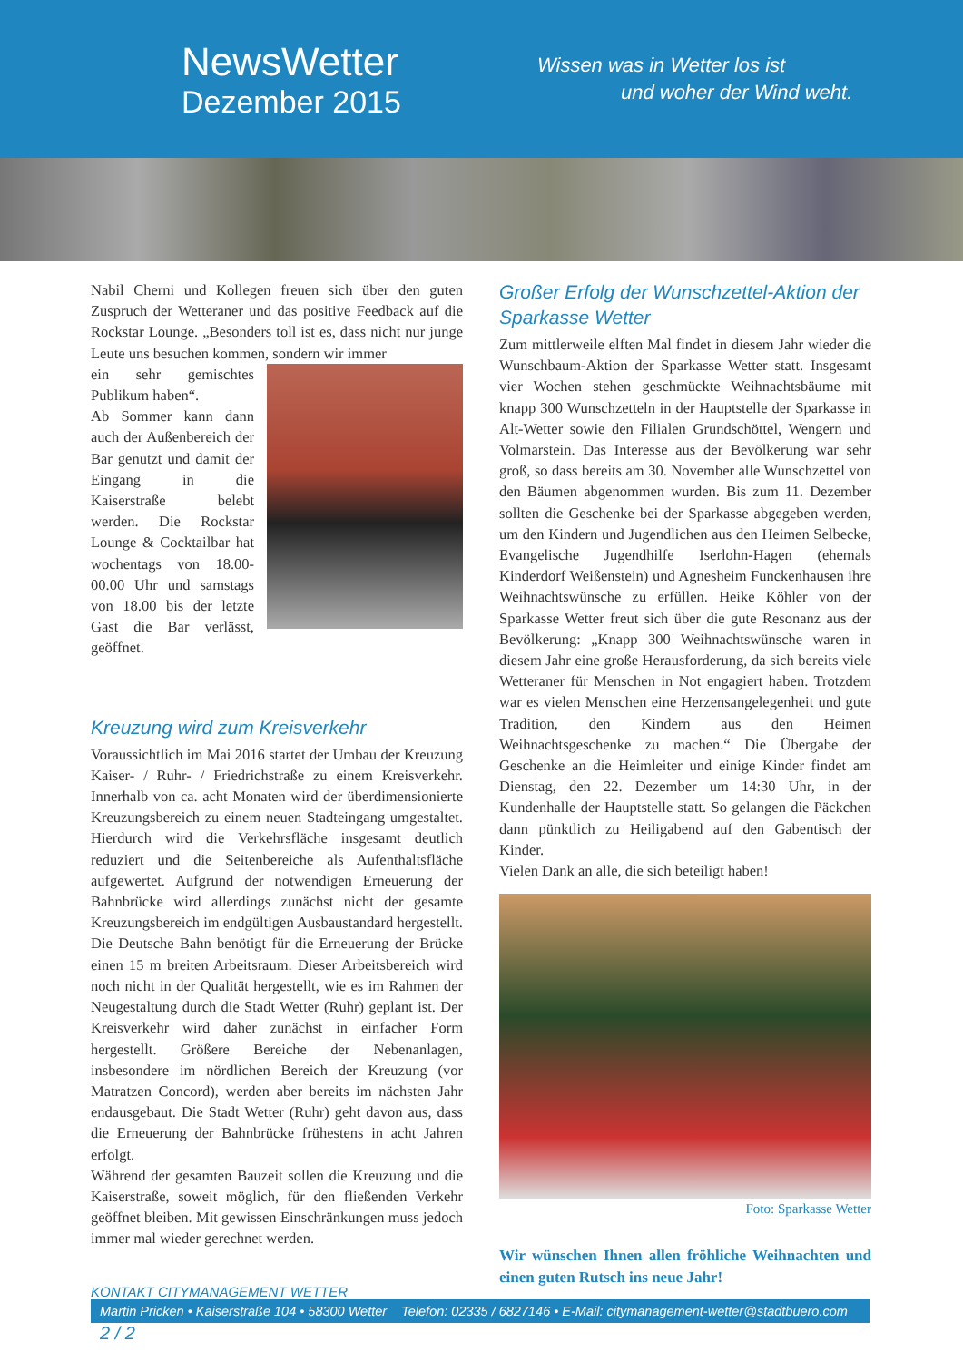NewsWetter
Dezember 2015
Wissen was in Wetter los ist
und woher der Wind weht.
Nabil Cherni und Kollegen freuen sich über den guten Zuspruch der Wetteraner und das positive Feedback auf die Rockstar Lounge. „Besonders toll ist es, dass nicht nur junge Leute uns besuchen kommen, sondern wir immer
ein sehr gemischtes Publikum haben“.
Ab Sommer kann dann auch der Außenbereich der Bar genutzt und damit der Eingang in die Kaiserstraße belebt werden. Die Rockstar Lounge & Cocktailbar hat wochentags von 18.00-00.00 Uhr und samstags von 18.00 bis der letzte Gast die Bar verlässt, geöffnet.
Kreuzung wird zum Kreisverkehr
Voraussichtlich im Mai 2016 startet der Umbau der Kreuzung Kaiser- / Ruhr- / Friedrichstraße zu einem Kreisverkehr. Innerhalb von ca. acht Monaten wird der überdimensionierte Kreuzungsbereich zu einem neuen Stadteingang umgestaltet. Hierdurch wird die Verkehrsfläche insgesamt deutlich reduziert und die Seitenbereiche als Aufenthaltsfläche aufgewertet. Aufgrund der notwendigen Erneuerung der Bahnbrücke wird allerdings zunächst nicht der gesamte Kreuzungsbereich im endgültigen Ausbaustandard hergestellt. Die Deutsche Bahn benötigt für die Erneuerung der Brücke einen 15 m breiten Arbeitsraum. Dieser Arbeitsbereich wird noch nicht in der Qualität hergestellt, wie es im Rahmen der Neugestaltung durch die Stadt Wetter (Ruhr) geplant ist. Der Kreisverkehr wird daher zunächst in einfacher Form hergestellt. Größere Bereiche der Nebenanlagen, insbesondere im nördlichen Bereich der Kreuzung (vor Matratzen Concord), werden aber bereits im nächsten Jahr endausgebaut. Die Stadt Wetter (Ruhr) geht davon aus, dass die Erneuerung der Bahnbrücke frühestens in acht Jahren erfolgt.
Während der gesamten Bauzeit sollen die Kreuzung und die Kaiserstraße, soweit möglich, für den fließenden Verkehr geöffnet bleiben. Mit gewissen Einschränkungen muss jedoch immer mal wieder gerechnet werden.
Großer Erfolg der Wunschzettel-Aktion der Sparkasse Wetter
Zum mittlerweile elften Mal findet in diesem Jahr wieder die Wunschbaum-Aktion der Sparkasse Wetter statt. Insgesamt vier Wochen stehen geschmückte Weihnachtsbäume mit knapp 300 Wunschzetteln in der Hauptstelle der Sparkasse in Alt-Wetter sowie den Filialen Grundschöttel, Wengern und Volmarstein. Das Interesse aus der Bevölkerung war sehr groß, so dass bereits am 30. November alle Wunschzettel von den Bäumen abgenommen wurden. Bis zum 11. Dezember sollten die Geschenke bei der Sparkasse abgegeben werden, um den Kindern und Jugendlichen aus den Heimen Selbecke, Evangelische Jugendhilfe Iserlohn-Hagen (ehemals Kinderdorf Weißenstein) und Agnesheim Funckenhausen ihre Weihnachtswünsche zu erfüllen. Heike Köhler von der Sparkasse Wetter freut sich über die gute Resonanz aus der Bevölkerung: „Knapp 300 Weihnachtswünsche waren in diesem Jahr eine große Herausforderung, da sich bereits viele Wetteraner für Menschen in Not engagiert haben. Trotzdem war es vielen Menschen eine Herzensangelegenheit und gute Tradition, den Kindern aus den Heimen Weihnachtsgeschenke zu machen.“ Die Übergabe der Geschenke an die Heimleiter und einige Kinder findet am Dienstag, den 22. Dezember um 14:30 Uhr, in der Kundenhalle der Hauptstelle statt. So gelangen die Päckchen dann pünktlich zu Heiligabend auf den Gabentisch der Kinder.
Vielen Dank an alle, die sich beteiligt haben!
Foto: Sparkasse Wetter
Wir wünschen Ihnen allen fröhliche Weihnachten und einen guten Rutsch ins neue Jahr!
KONTAKT CITYMANAGEMENT WETTER
Martin Pricken • Kaiserstraße 104 • 58300 Wetter Telefon: 02335 / 6827146 • E-Mail: citymanagement-wetter@stadtbuero.com 2 / 2